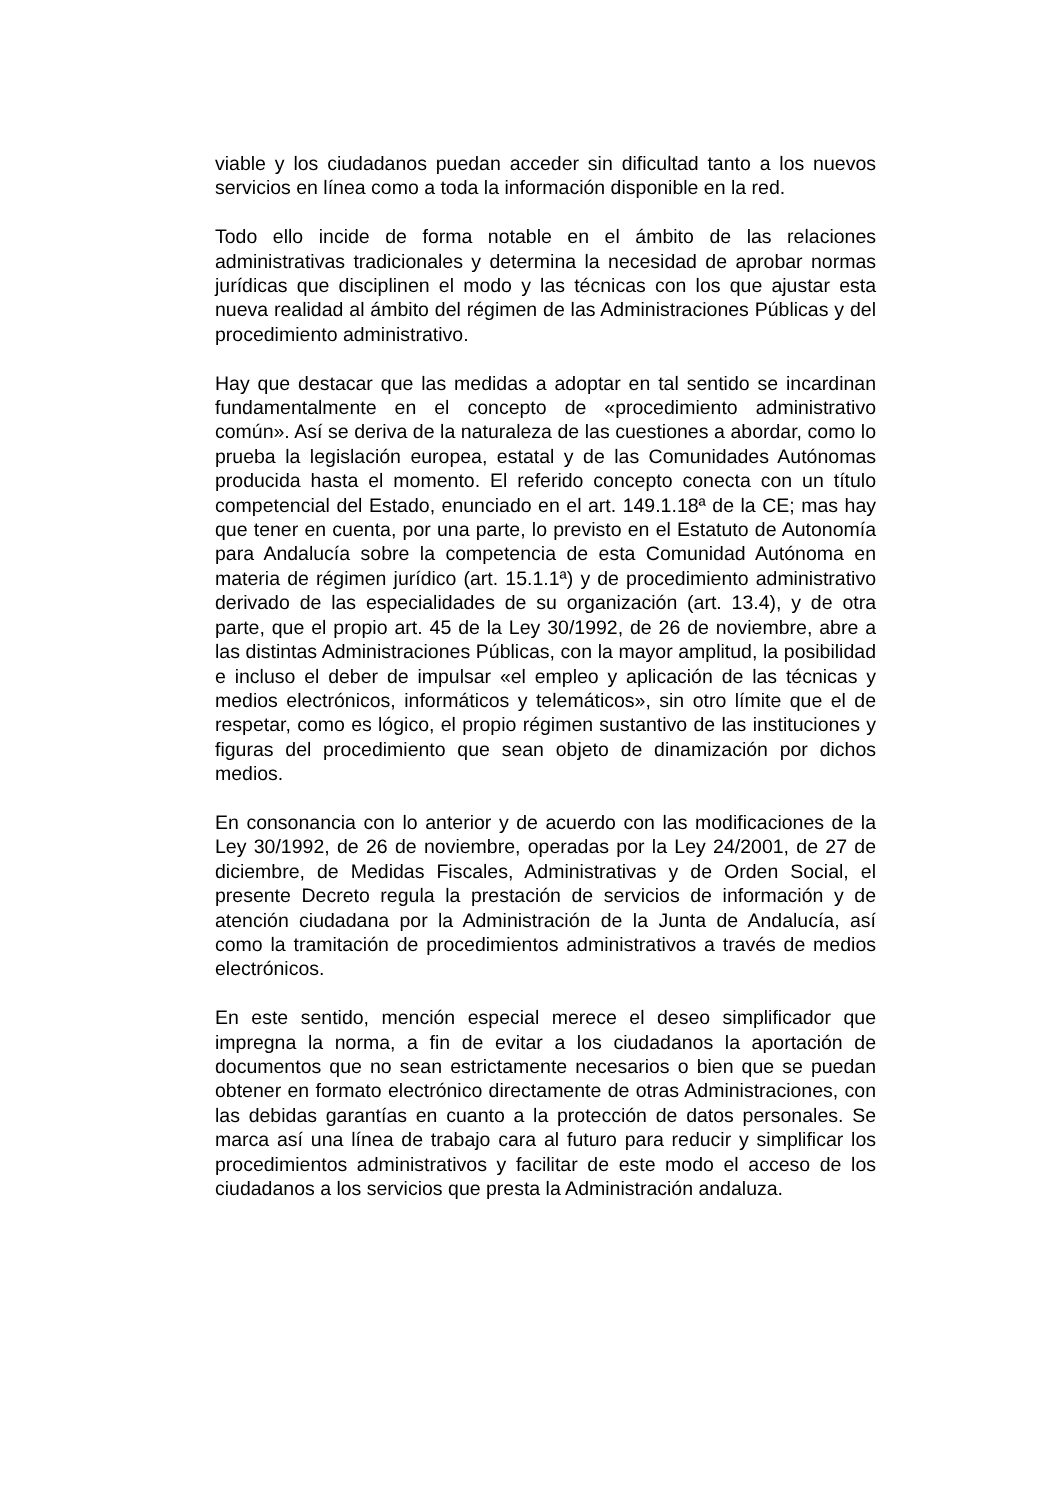viable y los ciudadanos puedan acceder sin dificultad tanto a los nuevos servicios en línea como a toda la información disponible en la red.
Todo ello incide de forma notable en el ámbito de las relaciones administrativas tradicionales y determina la necesidad de aprobar normas jurídicas que disciplinen el modo y las técnicas con los que ajustar esta nueva realidad al ámbito del régimen de las Administraciones Públicas y del procedimiento administrativo.
Hay que destacar que las medidas a adoptar en tal sentido se incardinan fundamentalmente en el concepto de «procedimiento administrativo común». Así se deriva de la naturaleza de las cuestiones a abordar, como lo prueba la legislación europea, estatal y de las Comunidades Autónomas producida hasta el momento. El referido concepto conecta con un título competencial del Estado, enunciado en el art. 149.1.18ª de la CE; mas hay que tener en cuenta, por una parte, lo previsto en el Estatuto de Autonomía para Andalucía sobre la competencia de esta Comunidad Autónoma en materia de régimen jurídico (art. 15.1.1ª) y de procedimiento administrativo derivado de las especialidades de su organización (art. 13.4), y de otra parte, que el propio art. 45 de la Ley 30/1992, de 26 de noviembre, abre a las distintas Administraciones Públicas, con la mayor amplitud, la posibilidad e incluso el deber de impulsar «el empleo y aplicación de las técnicas y medios electrónicos, informáticos y telemáticos», sin otro límite que el de respetar, como es lógico, el propio régimen sustantivo de las instituciones y figuras del procedimiento que sean objeto de dinamización por dichos medios.
En consonancia con lo anterior y de acuerdo con las modificaciones de la Ley 30/1992, de 26 de noviembre, operadas por la Ley 24/2001, de 27 de diciembre, de Medidas Fiscales, Administrativas y de Orden Social, el presente Decreto regula la prestación de servicios de información y de atención ciudadana por la Administración de la Junta de Andalucía, así como la tramitación de procedimientos administrativos a través de medios electrónicos.
En este sentido, mención especial merece el deseo simplificador que impregna la norma, a fin de evitar a los ciudadanos la aportación de documentos que no sean estrictamente necesarios o bien que se puedan obtener en formato electrónico directamente de otras Administraciones, con las debidas garantías en cuanto a la protección de datos personales. Se marca así una línea de trabajo cara al futuro para reducir y simplificar los procedimientos administrativos y facilitar de este modo el acceso de los ciudadanos a los servicios que presta la Administración andaluza.